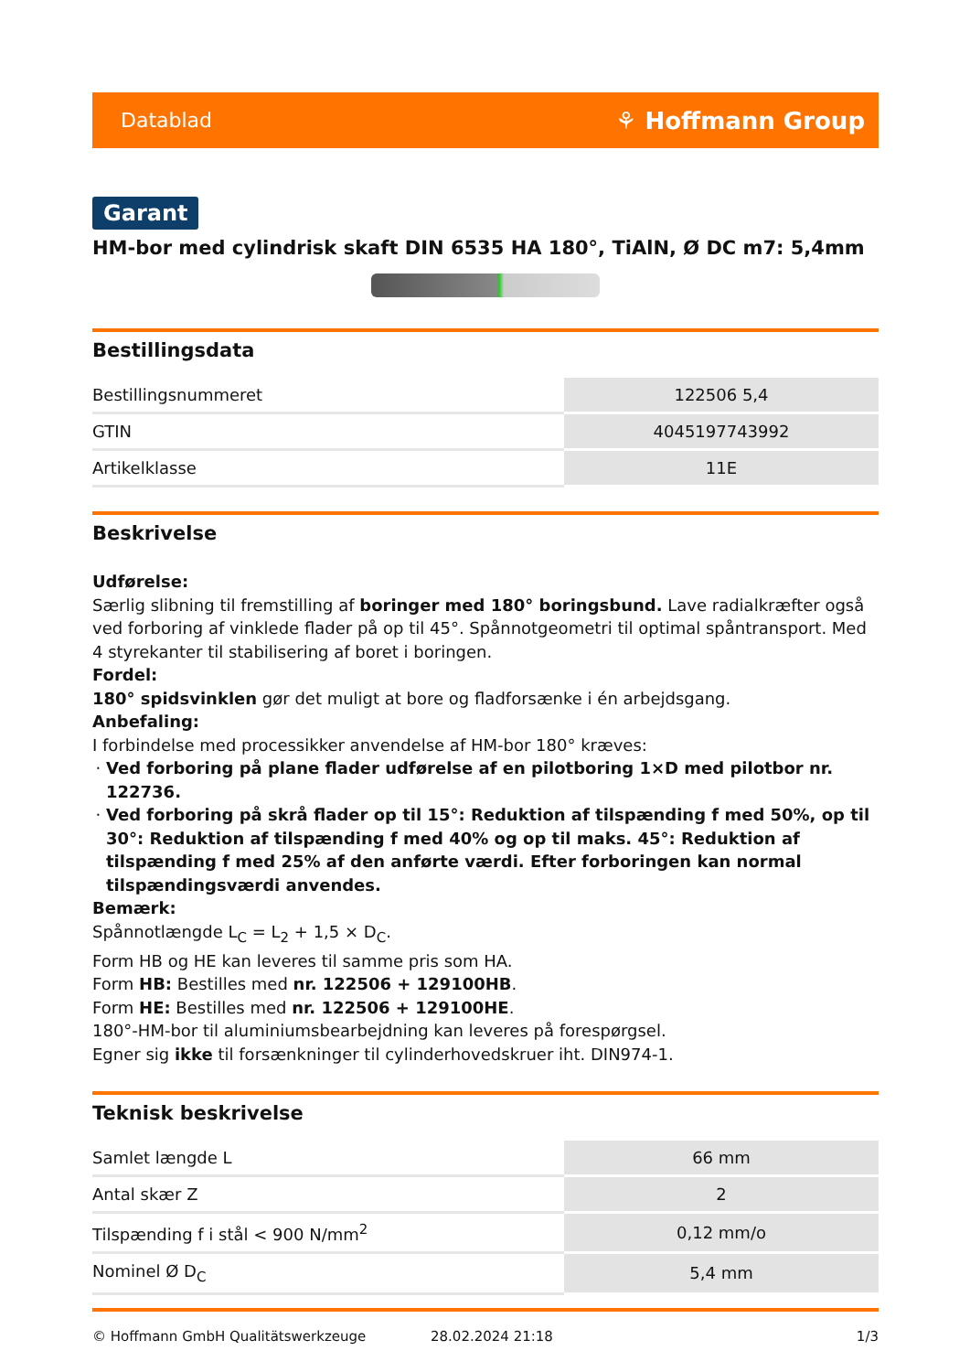Datablad ⚘ Hoffmann Group
Garant
HM-bor med cylindrisk skaft DIN 6535 HA 180°, TiAlN, Ø DC m7: 5,4mm
Bestillingsdata
| Bestillingsnummeret | 122506 5,4 |
| GTIN | 4045197743992 |
| Artikelklasse | 11E |
Beskrivelse
Udførelse:
Særlig slibning til fremstilling af boringer med 180° boringsbund. Lave radialkræfter også ved forboring af vinklede flader på op til 45°. Spånnotgeometri til optimal spåntransport. Med 4 styrekanter til stabilisering af boret i boringen.
Fordel:
180° spidsvinklen gør det muligt at bore og fladforsænke i én arbejdsgang.
Anbefaling:
I forbindelse med processikker anvendelse af HM-bor 180° kræves:
Ved forboring på plane flader udførelse af en pilotboring 1×D med pilotbor nr. 122736.
Ved forboring på skrå flader op til 15°: Reduktion af tilspænding f med 50%, op til 30°: Reduktion af tilspænding f med 40% og op til maks. 45°: Reduktion af tilspænding f med 25% af den anførte værdi. Efter forboringen kan normal tilspændingsværdi anvendes.
Bemærk:
Spånnotlængde L<sub>C</sub> = L<sub>2</sub> + 1,5 × D<sub>C</sub>.
Form HB og HE kan leveres til samme pris som HA.
Form HB: Bestilles med nr. 122506 + 129100HB.
Form HE: Bestilles med nr. 122506 + 129100HE.
180°-HM-bor til aluminiumsbearbejdning kan leveres på forespørgsel.
Egner sig ikke til forsænkninger til cylinderhovedskruer iht. DIN974-1.
Teknisk beskrivelse
| Samlet længde L | 66 mm |
| Antal skær Z | 2 |
| Tilspænding f i stål < 900 N/mm<sup>2</sup> | 0,12 mm/o |
| Nominel Ø D<sub>C</sub> | 5,4 mm |
© Hoffmann GmbH Qualitätswerkzeuge 28.02.2024 21:18 1/3